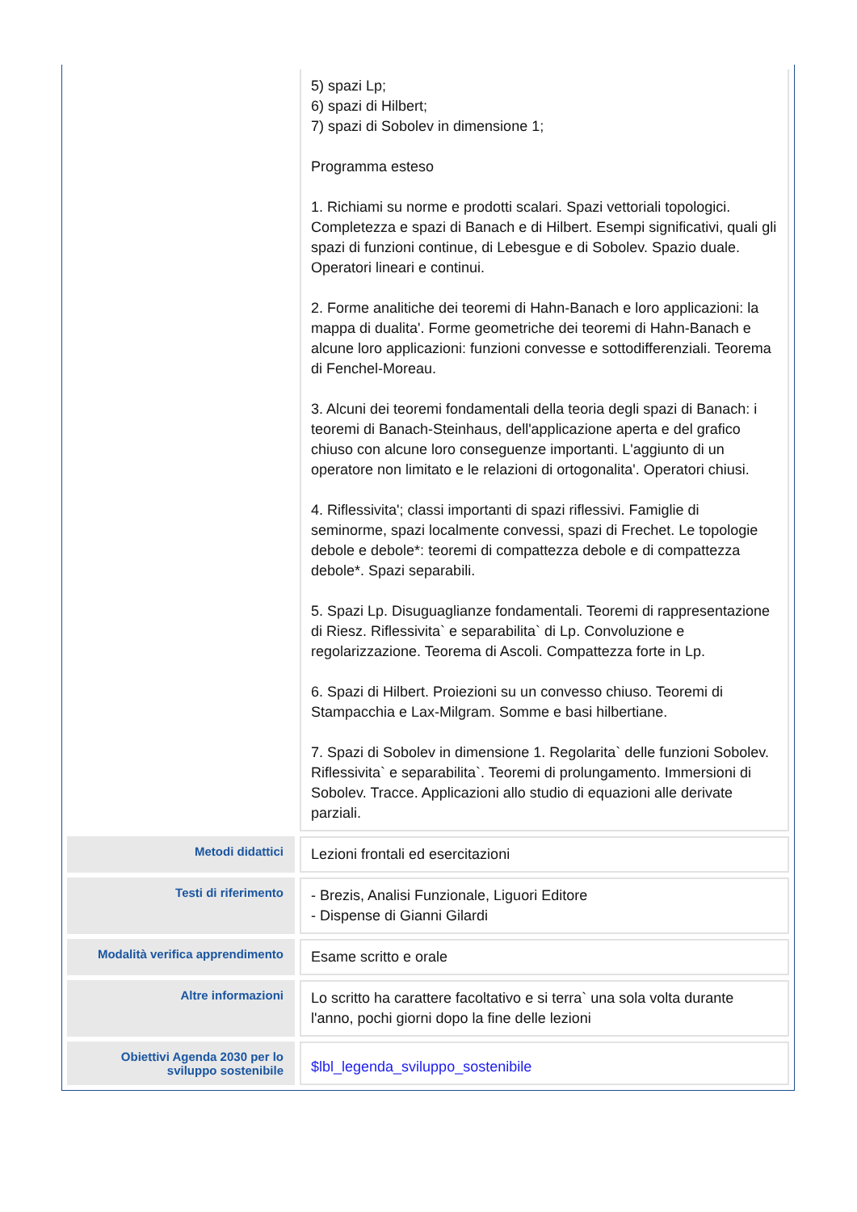| | 5) spazi Lp; 6) spazi di Hilbert; 7) spazi di Sobolev in dimensione 1; Programma esteso 1. Richiami su norme e prodotti scalari. Spazi vettoriali topologici. Completezza e spazi di Banach e di Hilbert. Esempi significativi, quali gli spazi di funzioni continue, di Lebesgue e di Sobolev. Spazio duale. Operatori lineari e continui. 2. Forme analitiche dei teoremi di Hahn-Banach e loro applicazioni: la mappa di dualita'. Forme geometriche dei teoremi di Hahn-Banach e alcune loro applicazioni: funzioni convesse e sottodifferenziali. Teorema di Fenchel-Moreau. 3. Alcuni dei teoremi fondamentali della teoria degli spazi di Banach: i teoremi di Banach-Steinhaus, dell'applicazione aperta e del grafico chiuso con alcune loro conseguenze importanti. L'aggiunto di un operatore non limitato e le relazioni di ortogonalita'. Operatori chiusi. 4. Riflessivita'; classi importanti di spazi riflessivi. Famiglie di seminorme, spazi localmente convessi, spazi di Frechet. Le topologie debole e debole*: teoremi di compattezza debole e di compattezza debole*. Spazi separabili. 5. Spazi Lp. Disuguaglianze fondamentali. Teoremi di rappresentazione di Riesz. Riflessivita` e separabilita` di Lp. Convoluzione e regolarizzazione. Teorema di Ascoli. Compattezza forte in Lp. 6. Spazi di Hilbert. Proiezioni su un convesso chiuso. Teoremi di Stampacchia e Lax-Milgram. Somme e basi hilbertiane. 7. Spazi di Sobolev in dimensione 1. Regolarita` delle funzioni Sobolev. Riflessivita` e separabilita`. Teoremi di prolungamento. Immersioni di Sobolev. Tracce. Applicazioni allo studio di equazioni alle derivate parziali. |
| Metodi didattici | Lezioni frontali ed esercitazioni |
| Testi di riferimento | - Brezis, Analisi Funzionale, Liguori Editore - Dispense di Gianni Gilardi |
| Modalità verifica apprendimento | Esame scritto e orale |
| Altre informazioni | Lo scritto ha carattere facoltativo e si terra` una sola volta durante l'anno, pochi giorni dopo la fine delle lezioni |
| Obiettivi Agenda 2030 per lo sviluppo sostenibile | $lbl_legenda_sviluppo_sostenibile |